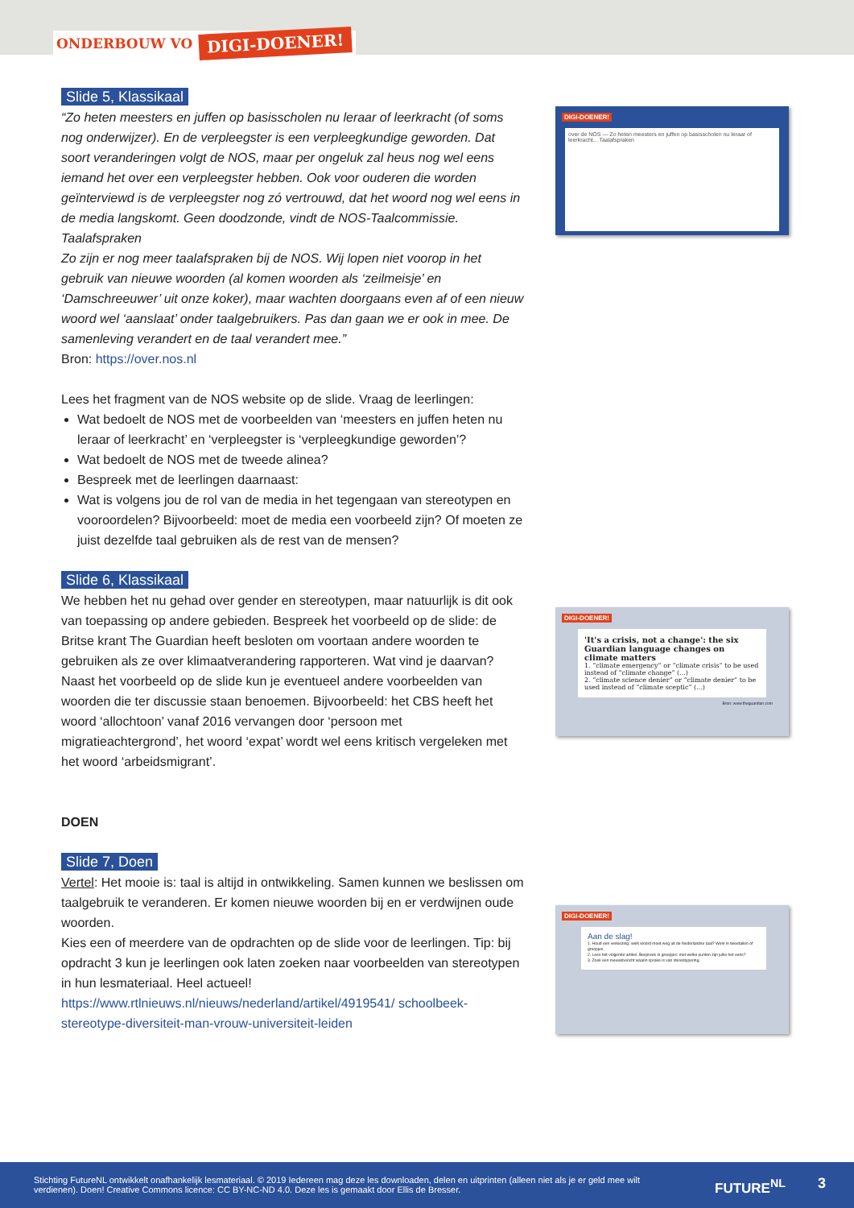ONDERBOUW VO DIGI-DOENER!
Slide 5, Klassikaal
“Zo heten meesters en juffen op basisscholen nu leraar of leerkracht (of soms nog onderwijzer). En de verpleegster is een verpleegkundige geworden. Dat soort veranderingen volgt de NOS, maar per ongeluk zal heus nog wel eens iemand het over een verpleegster hebben. Ook voor ouderen die worden geïnterviewd is de verpleegster nog zó vertrouwd, dat het woord nog wel eens in de media langskomt. Geen doodzonde, vindt de NOS-Taalcommissie.
Taalafspraken
Zo zijn er nog meer taalafspraken bij de NOS. Wij lopen niet voorop in het gebruik van nieuwe woorden (al komen woorden als ‘zeilmeisje’ en ‘Damschreeuwer’ uit onze koker), maar wachten doorgaans even af of een nieuw woord wel ‘aanslaat’ onder taalgebruikers. Pas dan gaan we er ook in mee. De samenleving verandert en de taal verandert mee.”
Bron: https://over.nos.nl
Lees het fragment van de NOS website op de slide. Vraag de leerlingen:
Wat bedoelt de NOS met de voorbeelden van ‘meesters en juffen heten nu leraar of leerkracht’ en ‘verpleegster is ‘verpleegkundige geworden’?
Wat bedoelt de NOS met de tweede alinea?
Bespreek met de leerlingen daarnaast:
Wat is volgens jou de rol van de media in het tegengaan van stereotypen en vooroordelen? Bijvoorbeeld: moet de media een voorbeeld zijn? Of moeten ze juist dezelfde taal gebruiken als de rest van de mensen?
Slide 6, Klassikaal
We hebben het nu gehad over gender en stereotypen, maar natuurlijk is dit ook van toepassing op andere gebieden. Bespreek het voorbeeld op de slide: de Britse krant The Guardian heeft besloten om voortaan andere woorden te gebruiken als ze over klimaatverandering rapporteren. Wat vind je daarvan? Naast het voorbeeld op de slide kun je eventueel andere voorbeelden van woorden die ter discussie staan benoemen. Bijvoorbeeld: het CBS heeft het woord ‘allochtoon’ vanaf 2016 vervangen door ‘persoon met migratieachtergrond’, het woord ‘expat’ wordt wel eens kritisch vergeleken met het woord ‘arbeidsmigrant’.
DOEN
Slide 7, Doen
Vertel: Het mooie is: taal is altijd in ontwikkeling. Samen kunnen we beslissen om taalgebruik te veranderen. Er komen nieuwe woorden bij en er verdwijnen oude woorden.
Kies een of meerdere van de opdrachten op de slide voor de leerlingen. Tip: bij opdracht 3 kun je leerlingen ook laten zoeken naar voorbeelden van stereotypen in hun lesmateriaal. Heel actueel!
https://www.rtlnieuws.nl/nieuws/nederland/artikel/4919541/ schoolbeek-stereotype-diversiteit-man-vrouw-universiteit-leiden
DIGI-DOENER!
over de NOS — Zo heten meesters en juffen op basisscholen nu leraar of leerkracht... Taalafspraken
DIGI-DOENER!
'It's a crisis, not a change': the six Guardian language changes on climate matters
1. “climate emergency” or “climate crisis” to be used instead of “climate change” (...)
2. “climate science denier” or “climate denier” to be used instead of “climate sceptic” (...)
Bron: www.theguardian.com
DIGI-DOENER!
Aan de slag!
1. Houd een verkiezing: welk woord moet weg uit de Nederlandse taal? Werk in tweetallen of groepjes.
2. Lees het volgende artikel. Bespreek in groepjes: met welke punten zijn jullie het eens?
3. Zoek een nieuwsbericht waarin sprake is van stereotypering.
Stichting FutureNL ontwikkelt onafhankelijk lesmateriaal. © 2019 Iedereen mag deze les downloaden, delen en uitprinten (alleen niet als je er geld mee wilt verdienen). Doen! Creative Commons licence: CC BY-NC-ND 4.0. Deze les is gemaakt door Ellis de Bresser.
FUTURE<sup>NL</sup> 3